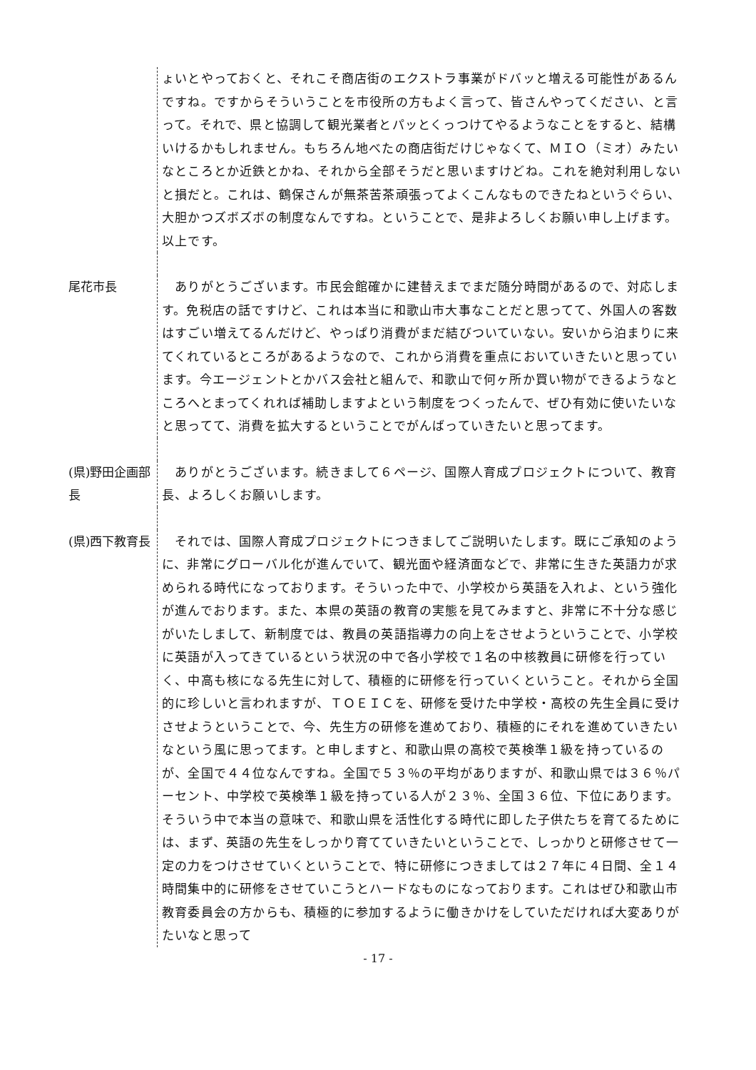ょいとやっておくと、それこそ商店街のエクストラ事業がドバッと増える可能性があるんですね。ですからそういうことを市役所の方もよく言って、皆さんやってください、と言って。それで、県と協調して観光業者とパッとくっつけてやるようなことをすると、結構いけるかもしれません。もちろん地べたの商店街だけじゃなくて、ＭＩＯ（ミオ）みたいなところとか近鉄とかね、それから全部そうだと思いますけどね。これを絶対利用しないと損だと。これは、鶴保さんが無茶苦茶頑張ってよくこんなものできたねというぐらい、大胆かつズボズボの制度なんですね。ということで、是非よろしくお願い申し上げます。以上です。
尾花市長
　ありがとうございます。市民会館確かに建替えまでまだ随分時間があるので、対応します。免税店の話ですけど、これは本当に和歌山市大事なことだと思ってて、外国人の客数はすごい増えてるんだけど、やっぱり消費がまだ結びついていない。安いから泊まりに来てくれているところがあるようなので、これから消費を重点においていきたいと思っています。今エージェントとかバス会社と組んで、和歌山で何ヶ所か買い物ができるようなところへとまってくれれば補助しますよという制度をつくったんで、ぜひ有効に使いたいなと思ってて、消費を拡大するということでがんばっていきたいと思ってます。
(県)野田企画部長
　ありがとうございます。続きまして６ページ、国際人育成プロジェクトについて、教育長、よろしくお願いします。
(県)西下教育長
　それでは、国際人育成プロジェクトにつきましてご説明いたします。既にご承知のように、非常にグローバル化が進んでいて、観光面や経済面などで、非常に生きた英語力が求められる時代になっております。そういった中で、小学校から英語を入れよ、という強化が進んでおります。また、本県の英語の教育の実態を見てみますと、非常に不十分な感じがいたしまして、新制度では、教員の英語指導力の向上をさせようということで、小学校に英語が入ってきているという状況の中で各小学校で１名の中核教員に研修を行っていく、中高も核になる先生に対して、積極的に研修を行っていくということ。それから全国的に珍しいと言われますが、ＴＯＥＩＣを、研修を受けた中学校・高校の先生全員に受けさせようということで、今、先生方の研修を進めており、積極的にそれを進めていきたいなという風に思ってます。と申しますと、和歌山県の高校で英検準１級を持っているのが、全国で４４位なんですね。全国で５３％の平均がありますが、和歌山県では３６％パーセント、中学校で英検準１級を持っている人が２３％、全国３６位、下位にあります。そういう中で本当の意味で、和歌山県を活性化する時代に即した子供たちを育てるためには、まず、英語の先生をしっかり育てていきたいということで、しっかりと研修させて一定の力をつけさせていくということで、特に研修につきましては２７年に４日間、全１４時間集中的に研修をさせていこうとハードなものになっております。これはぜひ和歌山市教育委員会の方からも、積極的に参加するように働きかけをしていただければ大変ありがたいなと思って
- 17 -